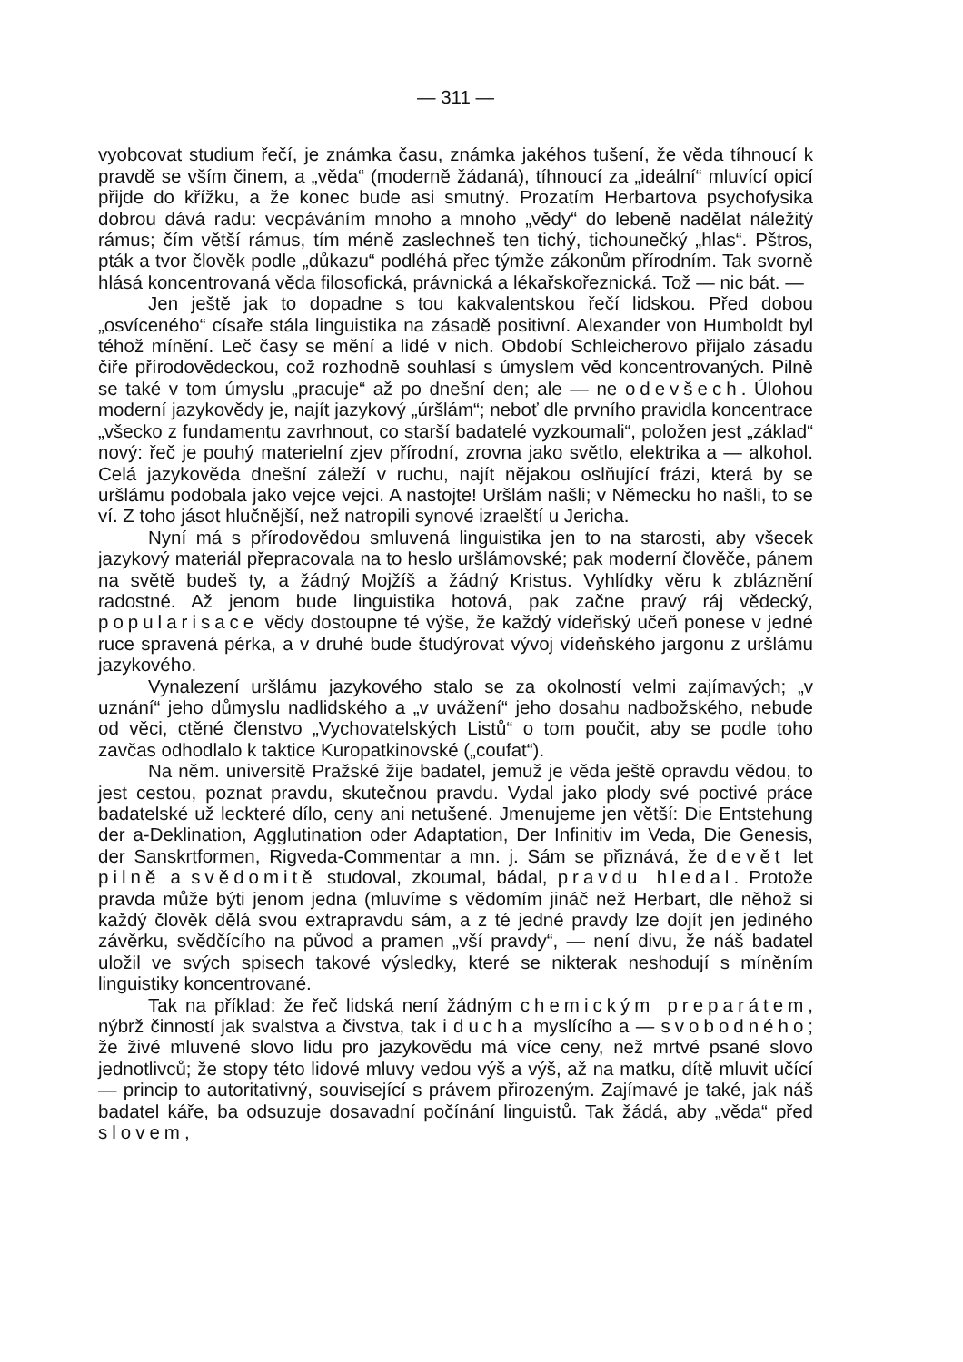— 311 —
vyobcovat studium řečí, je známka času, známka jakéhos tušení, že věda tíhnoucí k pravdě se vším činem, a „věda“ (moderně žádaná), tíhnoucí za „ideální“ mluvící opicí přijde do křížku, a že konec bude asi smutný. Prozatím Herbartova psychofysika dobrou dává radu: vecpáváním mnoho a mnoho „vědy“ do lebeně nadělat náležitý rámus; čím větší rámus, tím méně zaslechneš ten tichý, tichounečký „hlas“. Pštros, pták a tvor člověk podle „důkazu“ podléhá přec týmže zákonům přírodním. Tak svorně hlásá koncentrovaná věda filosofická, právnická a lékařskořeznická. Tož — nic bát. —
Jen ještě jak to dopadne s tou kakvalentskou řečí lidskou. Před dobou „osvíceného“ císaře stála linguistika na zásadě positivní. Alexander von Humboldt byl téhož mínění. Leč časy se mění a lidé v nich. Období Schleicherovo přijalo zásadu čiře přírodovědeckou, což rozhodně souhlasí s úmyslem věd koncentrovaných. Pilně se také v tom úmyslu „pracuje“ až po dnešní den; ale — ne odevšech. Úlohou moderní jazykovědy je, najít jazykový „úršlám“; neboť dle prvního pravidla koncentrace „všecko z fundamentu zavrhnout, co starší badatelé vyzkoumali“, položen jest „základ“ nový: řeč je pouhý materielní zjev přírodní, zrovna jako světlo, elektrika a — alkohol. Celá jazykověda dnešní záleží v ruchu, najít nějakou oslňující frázi, která by se uršlámu podobala jako vejce vejci. A nastojte! Uršlám našli; v Německu ho našli, to se ví. Z toho jásot hlučnější, než natropili synové izraelští u Jericha.
Nyní má s přírodovědou smluvená linguistika jen to na starosti, aby všecek jazykový materiál přepracovala na to heslo uršlámovské; pak moderní člověče, pánem na světě budeš ty, a žádný Mojžíš a žádný Kristus. Vyhlídky věru k zbláznění radostné. Až jenom bude linguistika hotová, pak začne pravý ráj vědecký, popularisace vědy dostoupne té výše, že každý vídeňský učeň ponese v jedné ruce spravená pérka, a v druhé bude študýrovat vývoj vídeňského jargonu z uršlámu jazykového.
Vynalezení uršlámu jazykového stalo se za okolností velmi zajímavých; „v uznání“ jeho důmyslu nadlidského a „v uvážení“ jeho dosahu nadbožského, nebude od věci, ctěné členstvo „Vychovatelských Listů“ o tom poučit, aby se podle toho zavčas odhodlalo k taktice Kuropatkinovské („coufat“).
Na něm. universitě Pražské žije badatel, jemuž je věda ještě opravdu vědou, to jest cestou, poznat pravdu, skutečnou pravdu. Vydal jako plody své poctivé práce badatelské už leckteré dílo, ceny ani netušené. Jmenujeme jen větší: Die Entstehung der a-Deklination, Agglutination oder Adaptation, Der Infinitiv im Veda, Die Genesis, der Sanskrtformen, Rigveda-Commentar a mn. j. Sám se přiznává, že devět let pilně a svědomitě studoval, zkoumal, bádal, pravdu hledal. Protože pravda může býti jenom jedna (mluvíme s vědomím jináč než Herbart, dle něhož si každý člověk dělá svou extrapravdu sám, a z té jedné pravdy lze dojít jen jediného závěrku, svědčícího na původ a pramen „vší pravdy“, — není divu, že náš badatel uložil ve svých spisech takové výsledky, které se nikterak neshodují s míněním linguistiky koncentrované.
Tak na příklad: že řeč lidská není žádným chemickým preparátem, nýbrž činností jak svalstva a čivstva, tak i ducha myslícího a — svobodného; že živé mluvené slovo lidu pro jazykovědu má více ceny, než mrtvé psané slovo jednotlivců; že stopy této lidové mluvy vedou výš a výš, až na matku, dítě mluvit učící — princip to autoritativný, související s právem přirozeným. Zajímavé je také, jak náš badatel káře, ba odsuzuje dosavadní počínání linguistů. Tak žádá, aby „věda“ před slovem,